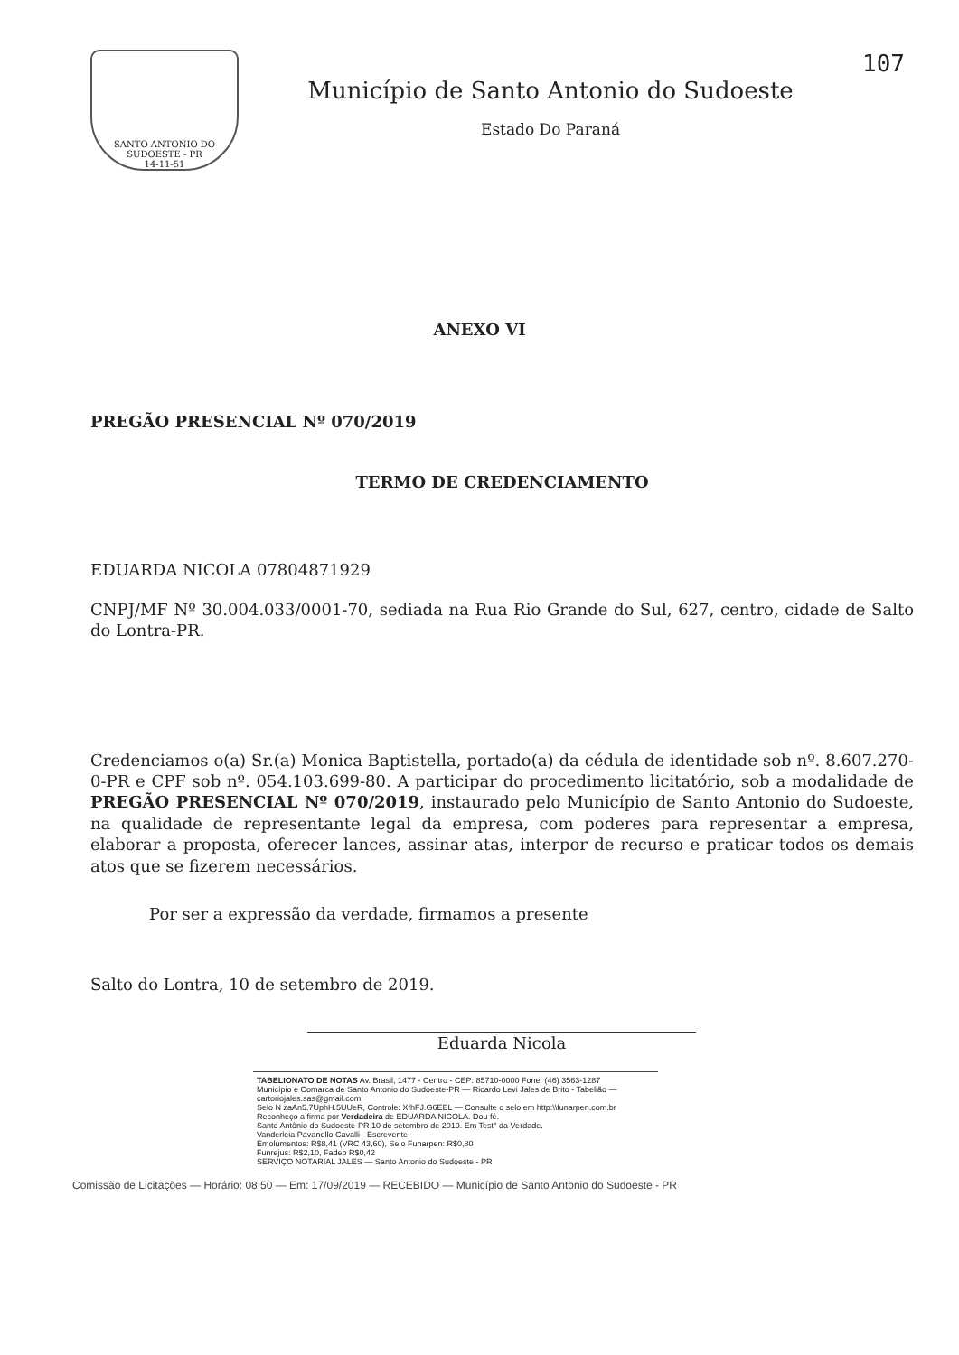SANTO ANTONIO DO SUDOESTE - PR
14-11-51
Município de Santo Antonio do Sudoeste
Estado Do Paraná
107
ANEXO VI
PREGÃO PRESENCIAL Nº 070/2019
TERMO DE CREDENCIAMENTO
EDUARDA NICOLA 07804871929
CNPJ/MF Nº 30.004.033/0001-70, sediada na Rua Rio Grande do Sul, 627, centro, cidade de Salto do Lontra-PR.
Credenciamos o(a) Sr.(a) Monica Baptistella, portado(a) da cédula de identidade sob nº. 8.607.270-0-PR e CPF sob nº. 054.103.699-80. A participar do procedimento licitatório, sob a modalidade de PREGÃO PRESENCIAL Nº 070/2019, instaurado pelo Município de Santo Antonio do Sudoeste, na qualidade de representante legal da empresa, com poderes para representar a empresa, elaborar a proposta, oferecer lances, assinar atas, interpor de recurso e praticar todos os demais atos que se fizerem necessários.
Por ser a expressão da verdade, firmamos a presente
Salto do Lontra, 10 de setembro de 2019.
Eduarda Nicola
TABELIONATO DE NOTAS Av. Brasil, 1477 - Centro - CEP: 85710-0000 Fone: (46) 3563-1287
Município e Comarca de Santo Antonio do Sudoeste-PR — Ricardo Levi Jales de Brito - Tabelião — cartoriojales.sas@gmail.com
Selo N zaAn5.7UphH.5UUeR, Controle: XfhFJ.G6EEL — Consulte o selo em http:\\funarpen.com.br
Reconheço a firma por Verdadeira de EDUARDA NICOLA. Dou fé.
Santo Antônio do Sudoeste-PR 10 de setembro de 2019. Em Test° da Verdade.
Vanderleia Pavanello Cavalli - Escrevente
Emolumentos: R$8,41 (VRC 43,60), Selo Funarpen: R$0,80
Funrejus: R$2,10, Fadep R$0,42
SERVIÇO NOTARIAL JALES — Santo Antonio do Sudoeste - PR
Comissão de Licitações — Horário: 08:50 — Em: 17/09/2019 — RECEBIDO — Município de Santo Antonio do Sudoeste - PR